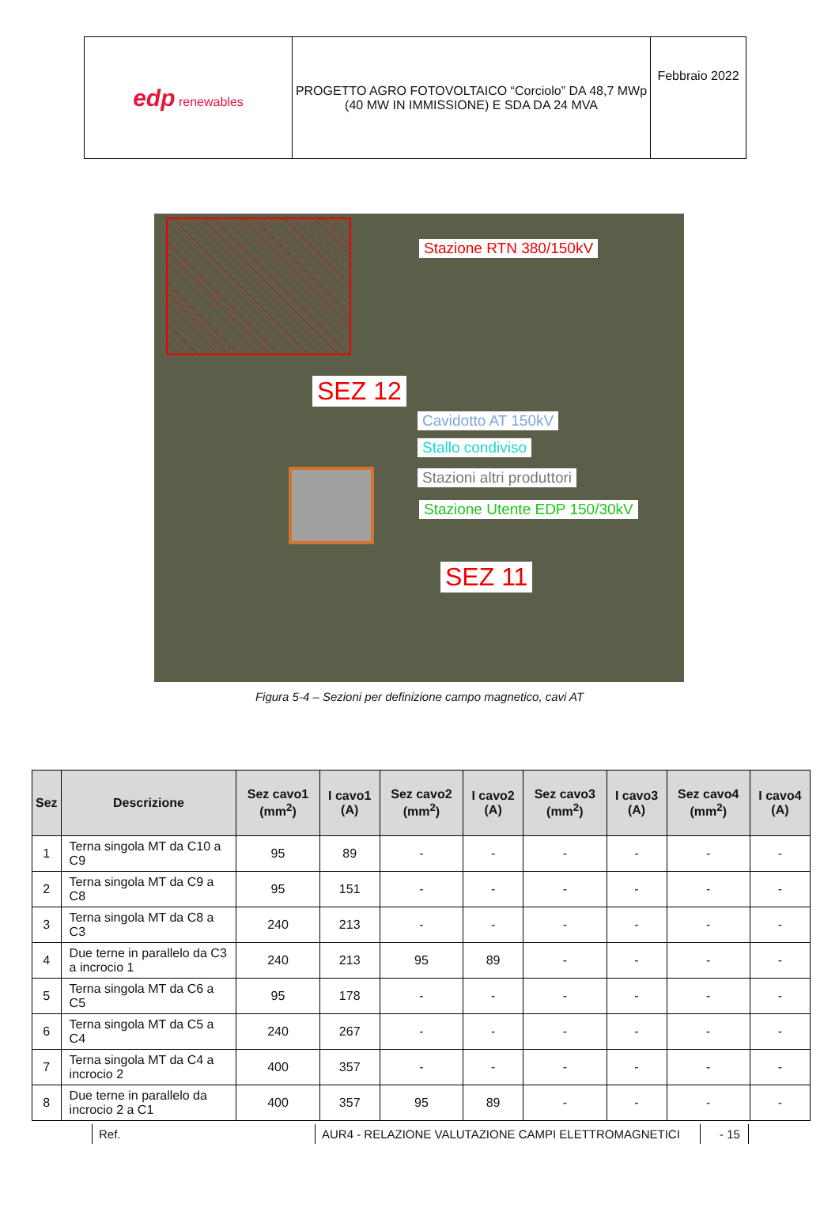| edp renewables | PROGETTO AGRO FOTOVOLTAICO “Corciolo” DA 48,7 MWp (40 MW IN IMMISSIONE) E SDA DA 24 MVA | Febbraio 2022 |
Stazione RTN 380/150kV
SEZ 12
Cavidotto AT 150kV
Stallo condiviso
Stazioni altri produttori
Stazione Utente EDP 150/30kV
SEZ 11
Figura 5-4 – Sezioni per definizione campo magnetico, cavi AT
| Sez | Descrizione | Sez cavo1 (mm<sup>2</sup>) | I cavo1 (A) | Sez cavo2 (mm<sup>2</sup>) | I cavo2 (A) | Sez cavo3 (mm<sup>2</sup>) | I cavo3 (A) | Sez cavo4 (mm<sup>2</sup>) | I cavo4 (A) |
| --- | --- | --- | --- | --- | --- | --- | --- | --- | --- |
| 1 | Terna singola MT da C10 a C9 | 95 | 89 | - | - | - | - | - | - |
| 2 | Terna singola MT da C9 a C8 | 95 | 151 | - | - | - | - | - | - |
| 3 | Terna singola MT da C8 a C3 | 240 | 213 | - | - | - | - | - | - |
| 4 | Due terne in parallelo da C3 a incrocio 1 | 240 | 213 | 95 | 89 | - | - | - | - |
| 5 | Terna singola MT da C6 a C5 | 95 | 178 | - | - | - | - | - | - |
| 6 | Terna singola MT da C5 a C4 | 240 | 267 | - | - | - | - | - | - |
| 7 | Terna singola MT da C4 a incrocio 2 | 400 | 357 | - | - | - | - | - | - |
| 8 | Due terne in parallelo da incrocio 2 a C1 | 400 | 357 | 95 | 89 | - | - | - | - |
Ref. AUR4 - RELAZIONE VALUTAZIONE CAMPI ELETTROMAGNETICI - 15